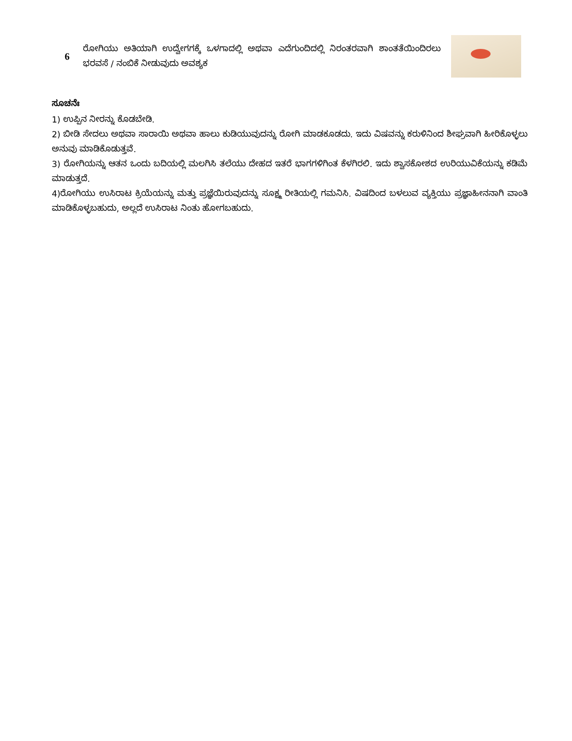| 6 | ರೋಗಿಯು ಅತಿಯಾಗಿ ಉದ್ವೇಗಗಕ್ಕೆ ಒಳಗಾದಲ್ಲಿ ಅಥವಾ ಎದೆಗುಂದಿದಲ್ಲಿ ನಿರಂತರವಾಗಿ ಶಾಂತತೆಯಿಂದಿರಲು ಭರವಸೆ / ನಂಬಿಕೆ ನೀಡುವುದು ಅವಶ್ಯಕ | |
ಸೂಚನೆಃ
1) ಉಪ್ಪಿನ ನೀರನ್ನು ಕೊಡಬೇಡಿ.
2) ಬೀಡಿ ಸೇದಲು ಅಥವಾ ಸಾರಾಯಿ ಅಥವಾ ಹಾಲು ಕುಡಿಯುವುದನ್ನು ರೋಗಿ ಮಾಡಕೂಡದು. ಇದು ವಿಷವನ್ನು ಕರುಳಿನಿಂದ ಶೀಘ್ರವಾಗಿ ಹೀರಿಕೊಳ್ಳಲು ಅನುವು ಮಾಡಿಕೊಡುತ್ತವೆ.
3) ರೋಗಿಯನ್ನು ಆತನ ಒಂದು ಬದಿಯಲ್ಲಿ ಮಲಗಿಸಿ ತಲೆಯು ದೇಹದ ಇತರೆ ಭಾಗಗಳಿಗಿಂತ ಕೆಳಗಿರಲಿ. ಇದು ಶ್ವಾಸಕೋಶದ ಉರಿಯುವಿಕೆಯನ್ನು ಕಡಿಮೆ ಮಾಡುತ್ತದೆ.
4)ರೋಗಿಯು ಉಸಿರಾಟ ಕ್ರಿಯೆಯನ್ನು ಮತ್ತು ಪ್ರಜ್ಞೆಯಿರುವುದನ್ನು ಸೂಕ್ಷ್ಮ ರೀತಿಯಲ್ಲಿ ಗಮನಿಸಿ. ವಿಷದಿಂದ ಬಳಲುವ ವ್ಯಕ್ತಿಯು ಪ್ರಜ್ಞಾಹೀನನಾಗಿ ವಾಂತಿ ಮಾಡಿಕೊಳ್ಳಬಹುದು, ಅಲ್ಲದೆ ಉಸಿರಾಟ ನಿಂತು ಹೋಗಬಹುದು.